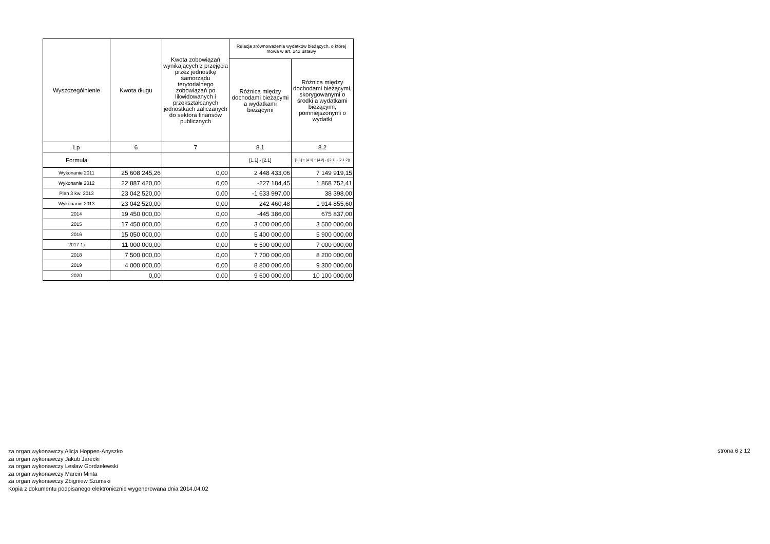| Wyszczególnienie | Kwota długu | Kwota zobowiązań wynikających z przejęcia przez jednostkę samorządu terytorialnego zobowiązań po likwidowanych i przekształcanych jednostkach zaliczanych do sektora finansów publicznych | Relacja zrównoważenia wydatków bieżących, o której mowa w art. 242 ustawy | |
| --- | --- | --- | --- | --- |
| | | | Różnica między dochodami bieżącymi a wydatkami bieżącymi | Różnica między dochodami bieżącymi, skorygowanymi o środki a wydatkami bieżącymi, pomniejszonymi o wydatki |
| Lp | 6 | 7 | 8.1 | 8.2 |
| Formuła | | | [1.1] - [2.1] | [1.1] + [4.1] + [4.2] - ([2.1] - [2.1.2]) |
| Wykonanie 2011 | 25 608 245,26 | 0,00 | 2 448 433,06 | 7 149 919,15 |
| Wykonanie 2012 | 22 887 420,00 | 0,00 | -227 184,45 | 1 868 752,41 |
| Plan 3 kw. 2013 | 23 042 520,00 | 0,00 | -1 633 997,00 | 38 398,00 |
| Wykonanie 2013 | 23 042 520,00 | 0,00 | 242 460,48 | 1 914 855,60 |
| 2014 | 19 450 000,00 | 0,00 | -445 386,00 | 675 837,00 |
| 2015 | 17 450 000,00 | 0,00 | 3 000 000,00 | 3 500 000,00 |
| 2016 | 15 050 000,00 | 0,00 | 5 400 000,00 | 5 900 000,00 |
| 2017 1) | 11 000 000,00 | 0,00 | 6 500 000,00 | 7 000 000,00 |
| 2018 | 7 500 000,00 | 0,00 | 7 700 000,00 | 8 200 000,00 |
| 2019 | 4 000 000,00 | 0,00 | 8 800 000,00 | 9 300 000,00 |
| 2020 | 0,00 | 0,00 | 9 600 000,00 | 10 100 000,00 |
za organ wykonawczy Alicja Hoppen-Anyszko
za organ wykonawczy Jakub Jarecki
za organ wykonawczy Lesław Gordzelewski
za organ wykonawczy Marcin Minta
za organ wykonawczy Zbigniew Szumski
Kopia z dokumentu podpisanego elektronicznie wygenerowana dnia 2014.04.02
strona 6 z 12